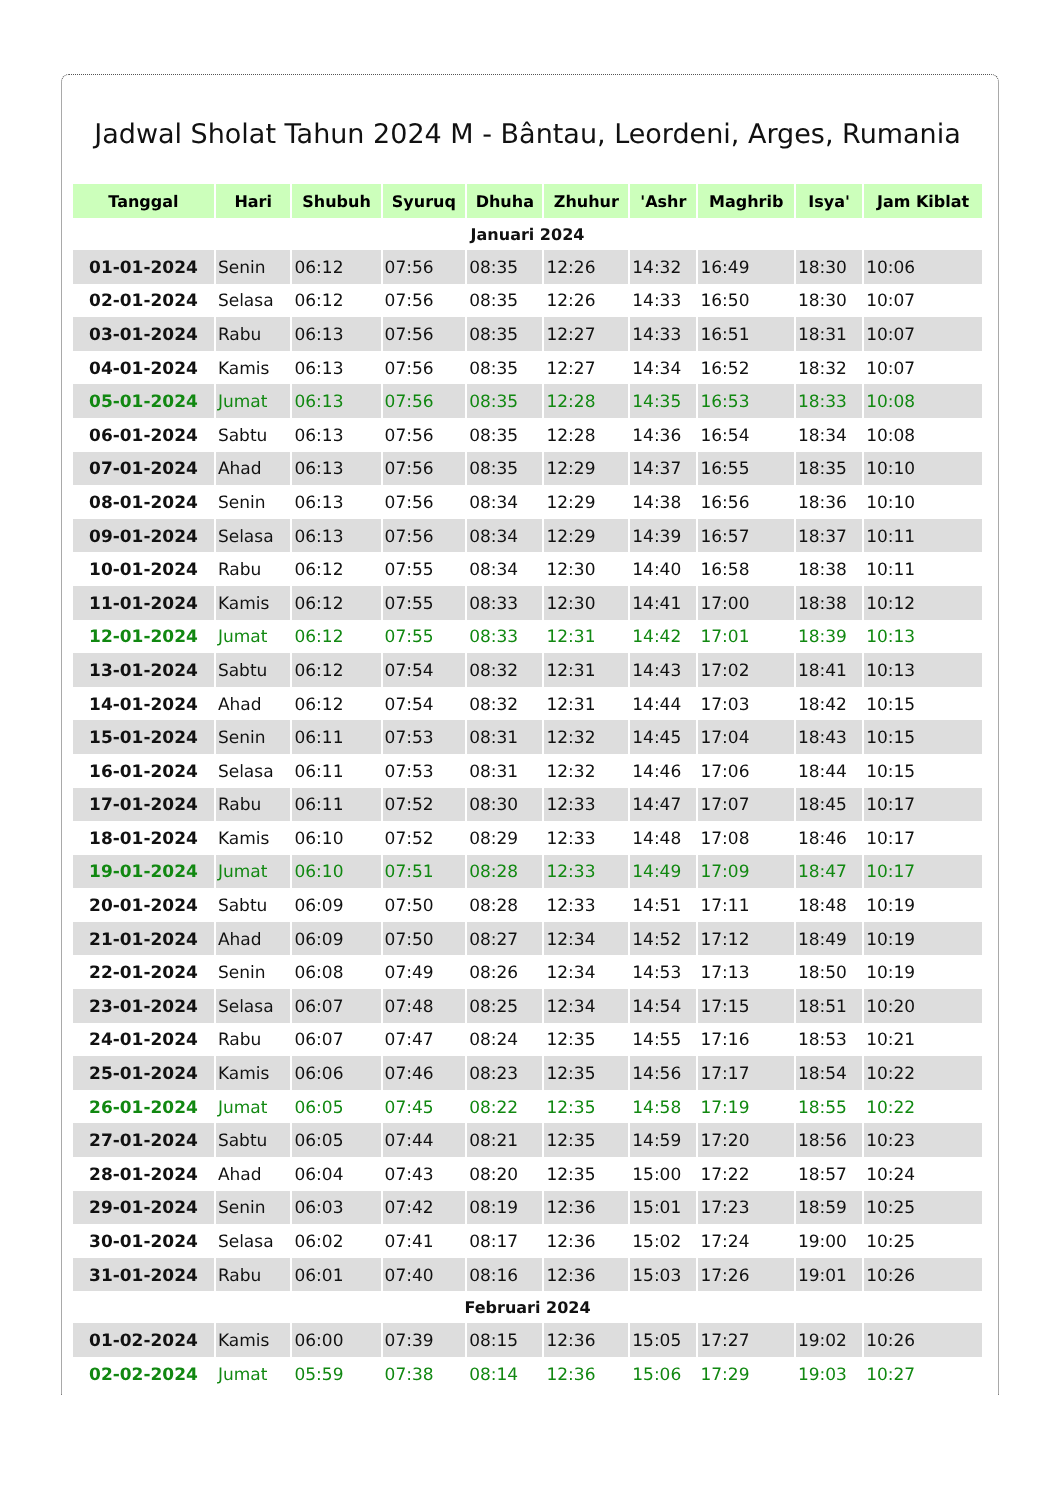Jadwal Sholat Tahun 2024 M - Bântau, Leordeni, Arges, Rumania
| Tanggal | Hari | Shubuh | Syuruq | Dhuha | Zhuhur | 'Ashr | Maghrib | Isya' | Jam Kiblat |
| --- | --- | --- | --- | --- | --- | --- | --- | --- | --- |
| Januari 2024 | | | | | | | | | |
| 01-01-2024 | Senin | 06:12 | 07:56 | 08:35 | 12:26 | 14:32 | 16:49 | 18:30 | 10:06 |
| 02-01-2024 | Selasa | 06:12 | 07:56 | 08:35 | 12:26 | 14:33 | 16:50 | 18:30 | 10:07 |
| 03-01-2024 | Rabu | 06:13 | 07:56 | 08:35 | 12:27 | 14:33 | 16:51 | 18:31 | 10:07 |
| 04-01-2024 | Kamis | 06:13 | 07:56 | 08:35 | 12:27 | 14:34 | 16:52 | 18:32 | 10:07 |
| 05-01-2024 | Jumat | 06:13 | 07:56 | 08:35 | 12:28 | 14:35 | 16:53 | 18:33 | 10:08 |
| 06-01-2024 | Sabtu | 06:13 | 07:56 | 08:35 | 12:28 | 14:36 | 16:54 | 18:34 | 10:08 |
| 07-01-2024 | Ahad | 06:13 | 07:56 | 08:35 | 12:29 | 14:37 | 16:55 | 18:35 | 10:10 |
| 08-01-2024 | Senin | 06:13 | 07:56 | 08:34 | 12:29 | 14:38 | 16:56 | 18:36 | 10:10 |
| 09-01-2024 | Selasa | 06:13 | 07:56 | 08:34 | 12:29 | 14:39 | 16:57 | 18:37 | 10:11 |
| 10-01-2024 | Rabu | 06:12 | 07:55 | 08:34 | 12:30 | 14:40 | 16:58 | 18:38 | 10:11 |
| 11-01-2024 | Kamis | 06:12 | 07:55 | 08:33 | 12:30 | 14:41 | 17:00 | 18:38 | 10:12 |
| 12-01-2024 | Jumat | 06:12 | 07:55 | 08:33 | 12:31 | 14:42 | 17:01 | 18:39 | 10:13 |
| 13-01-2024 | Sabtu | 06:12 | 07:54 | 08:32 | 12:31 | 14:43 | 17:02 | 18:41 | 10:13 |
| 14-01-2024 | Ahad | 06:12 | 07:54 | 08:32 | 12:31 | 14:44 | 17:03 | 18:42 | 10:15 |
| 15-01-2024 | Senin | 06:11 | 07:53 | 08:31 | 12:32 | 14:45 | 17:04 | 18:43 | 10:15 |
| 16-01-2024 | Selasa | 06:11 | 07:53 | 08:31 | 12:32 | 14:46 | 17:06 | 18:44 | 10:15 |
| 17-01-2024 | Rabu | 06:11 | 07:52 | 08:30 | 12:33 | 14:47 | 17:07 | 18:45 | 10:17 |
| 18-01-2024 | Kamis | 06:10 | 07:52 | 08:29 | 12:33 | 14:48 | 17:08 | 18:46 | 10:17 |
| 19-01-2024 | Jumat | 06:10 | 07:51 | 08:28 | 12:33 | 14:49 | 17:09 | 18:47 | 10:17 |
| 20-01-2024 | Sabtu | 06:09 | 07:50 | 08:28 | 12:33 | 14:51 | 17:11 | 18:48 | 10:19 |
| 21-01-2024 | Ahad | 06:09 | 07:50 | 08:27 | 12:34 | 14:52 | 17:12 | 18:49 | 10:19 |
| 22-01-2024 | Senin | 06:08 | 07:49 | 08:26 | 12:34 | 14:53 | 17:13 | 18:50 | 10:19 |
| 23-01-2024 | Selasa | 06:07 | 07:48 | 08:25 | 12:34 | 14:54 | 17:15 | 18:51 | 10:20 |
| 24-01-2024 | Rabu | 06:07 | 07:47 | 08:24 | 12:35 | 14:55 | 17:16 | 18:53 | 10:21 |
| 25-01-2024 | Kamis | 06:06 | 07:46 | 08:23 | 12:35 | 14:56 | 17:17 | 18:54 | 10:22 |
| 26-01-2024 | Jumat | 06:05 | 07:45 | 08:22 | 12:35 | 14:58 | 17:19 | 18:55 | 10:22 |
| 27-01-2024 | Sabtu | 06:05 | 07:44 | 08:21 | 12:35 | 14:59 | 17:20 | 18:56 | 10:23 |
| 28-01-2024 | Ahad | 06:04 | 07:43 | 08:20 | 12:35 | 15:00 | 17:22 | 18:57 | 10:24 |
| 29-01-2024 | Senin | 06:03 | 07:42 | 08:19 | 12:36 | 15:01 | 17:23 | 18:59 | 10:25 |
| 30-01-2024 | Selasa | 06:02 | 07:41 | 08:17 | 12:36 | 15:02 | 17:24 | 19:00 | 10:25 |
| 31-01-2024 | Rabu | 06:01 | 07:40 | 08:16 | 12:36 | 15:03 | 17:26 | 19:01 | 10:26 |
| Februari 2024 | | | | | | | | | |
| 01-02-2024 | Kamis | 06:00 | 07:39 | 08:15 | 12:36 | 15:05 | 17:27 | 19:02 | 10:26 |
| 02-02-2024 | Jumat | 05:59 | 07:38 | 08:14 | 12:36 | 15:06 | 17:29 | 19:03 | 10:27 |